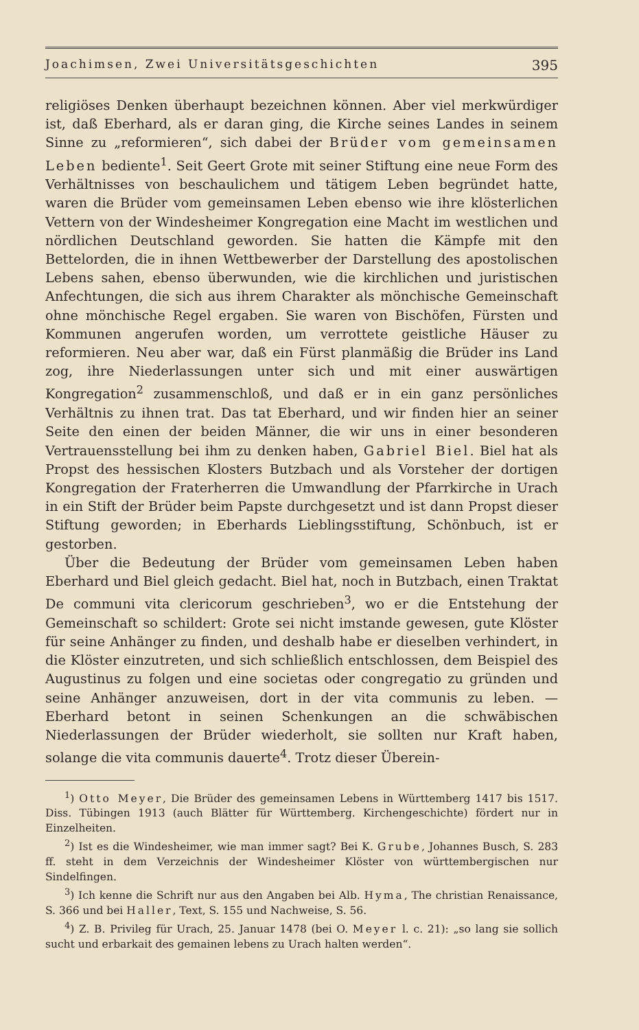Joachimsen, Zwei Universitätsgeschichten 395
religiöses Denken überhaupt bezeichnen können. Aber viel merkwürdiger ist, daß Eberhard, als er daran ging, die Kirche seines Landes in seinem Sinne zu „reformieren“, sich dabei der Brüder vom gemeinsamen Leben bediente<sup>1</sup>. Seit Geert Grote mit seiner Stiftung eine neue Form des Verhältnisses von beschaulichem und tätigem Leben begründet hatte, waren die Brüder vom gemeinsamen Leben ebenso wie ihre klösterlichen Vettern von der Windesheimer Kongregation eine Macht im westlichen und nördlichen Deutschland geworden. Sie hatten die Kämpfe mit den Bettelorden, die in ihnen Wettbewerber der Darstellung des apostolischen Lebens sahen, ebenso überwunden, wie die kirchlichen und juristischen Anfechtungen, die sich aus ihrem Charakter als mönchische Gemeinschaft ohne mönchische Regel ergaben. Sie waren von Bischöfen, Fürsten und Kommunen angerufen worden, um verrottete geistliche Häuser zu reformieren. Neu aber war, daß ein Fürst planmäßig die Brüder ins Land zog, ihre Niederlassungen unter sich und mit einer auswärtigen Kongregation<sup>2</sup> zusammenschloß, und daß er in ein ganz persönliches Verhältnis zu ihnen trat. Das tat Eberhard, und wir finden hier an seiner Seite den einen der beiden Männer, die wir uns in einer besonderen Vertrauensstellung bei ihm zu denken haben, Gabriel Biel. Biel hat als Propst des hessischen Klosters Butzbach und als Vorsteher der dortigen Kongregation der Fraterherren die Umwandlung der Pfarrkirche in Urach in ein Stift der Brüder beim Papste durchgesetzt und ist dann Propst dieser Stiftung geworden; in Eberhards Lieblingsstiftung, Schönbuch, ist er gestorben.
Über die Bedeutung der Brüder vom gemeinsamen Leben haben Eberhard und Biel gleich gedacht. Biel hat, noch in Butzbach, einen Traktat De communi vita clericorum geschrieben<sup>3</sup>, wo er die Entstehung der Gemeinschaft so schildert: Grote sei nicht imstande gewesen, gute Klöster für seine Anhänger zu finden, und deshalb habe er dieselben verhindert, in die Klöster einzutreten, und sich schließlich entschlossen, dem Beispiel des Augustinus zu folgen und eine societas oder congregatio zu gründen und seine Anhänger anzuweisen, dort in der vita communis zu leben. — Eberhard betont in seinen Schenkungen an die schwäbischen Niederlassungen der Brüder wiederholt, sie sollten nur Kraft haben, solange die vita communis dauerte<sup>4</sup>. Trotz dieser Überein-
<sup>1</sup>) Otto Meyer, Die Brüder des gemeinsamen Lebens in Württemberg 1417 bis 1517. Diss. Tübingen 1913 (auch Blätter für Württemberg. Kirchengeschichte) fördert nur in Einzelheiten.
<sup>2</sup>) Ist es die Windesheimer, wie man immer sagt? Bei K. Grube, Johannes Busch, S. 283 ff. steht in dem Verzeichnis der Windesheimer Klöster von württembergischen nur Sindelfingen.
<sup>3</sup>) Ich kenne die Schrift nur aus den Angaben bei Alb. Hyma, The christian Renaissance, S. 366 und bei Haller, Text, S. 155 und Nachweise, S. 56.
<sup>4</sup>) Z. B. Privileg für Urach, 25. Januar 1478 (bei O. Meyer l. c. 21): „so lang sie sollich sucht und erbarkait des gemainen lebens zu Urach halten werden“.